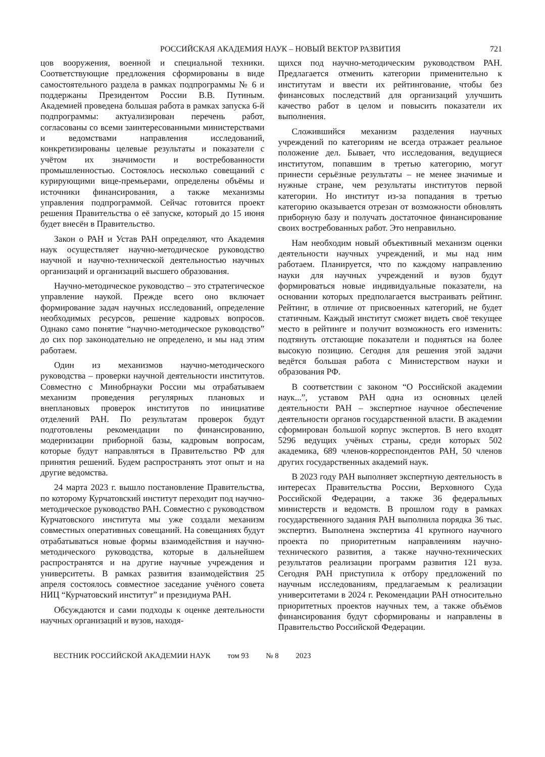РОССИЙСКАЯ АКАДЕМИЯ НАУК – НОВЫЙ ВЕКТОР РАЗВИТИЯ
721
цов вооружения, военной и специальной техники. Соответствующие предложения сформированы в виде самостоятельного раздела в рамках подпрограммы № 6 и поддержаны Президентом России В.В. Путиным. Академией проведена большая работа в рамках запуска 6-й подпрограммы: актуализирован перечень работ, согласованы со всеми заинтересованными министерствами и ведомствами направления исследований, конкретизированы целевые результаты и показатели с учётом их значимости и востребованности промышленностью. Состоялось несколько совещаний с курирующими вице-премьерами, определены объёмы и источники финансирования, а также механизмы управления подпрограммой. Сейчас готовится проект решения Правительства о её запуске, который до 15 июня будет внесён в Правительство.
Закон о РАН и Устав РАН определяют, что Академия наук осуществляет научно-методическое руководство научной и научно-технической деятельностью научных организаций и организаций высшего образования.
Научно-методическое руководство – это стратегическое управление наукой. Прежде всего оно включает формирование задач научных исследований, определение необходимых ресурсов, решение кадровых вопросов. Однако само понятие “научно-методическое руководство” до сих пор законодательно не определено, и мы над этим работаем.
Один из механизмов научно-методического руководства – проверки научной деятельности институтов. Совместно с Минобрнауки России мы отрабатываем механизм проведения регулярных плановых и внеплановых проверок институтов по инициативе отделений РАН. По результатам проверок будут подготовлены рекомендации по финансированию, модернизации приборной базы, кадровым вопросам, которые будут направляться в Правительство РФ для принятия решений. Будем распространять этот опыт и на другие ведомства.
24 марта 2023 г. вышло постановление Правительства, по которому Курчатовский институт переходит под научно-методическое руководство РАН. Совместно с руководством Курчатовского института мы уже создали механизм совместных оперативных совещаний. На совещаниях будут отрабатываться новые формы взаимодействия и научно-методического руководства, которые в дальнейшем распространятся и на другие научные учреждения и университеты. В рамках развития взаимодействия 25 апреля состоялось совместное заседание учёного совета НИЦ “Курчатовский институт” и президиума РАН.
Обсуждаются и сами подходы к оценке деятельности научных организаций и вузов, находя-
щихся под научно-методическим руководством РАН. Предлагается отменить категории применительно к институтам и ввести их рейтингование, чтобы без финансовых последствий для организаций улучшить качество работ в целом и повысить показатели их выполнения.
Сложившийся механизм разделения научных учреждений по категориям не всегда отражает реальное положение дел. Бывает, что исследования, ведущиеся институтом, попавшим в третью категорию, могут принести серьёзные результаты – не менее значимые и нужные стране, чем результаты институтов первой категории. Но институт из-за попадания в третью категорию оказывается отрезан от возможности обновлять приборную базу и получать достаточное финансирование своих востребованных работ. Это неправильно.
Нам необходим новый объективный механизм оценки деятельности научных учреждений, и мы над ним работаем. Планируется, что по каждому направлению науки для научных учреждений и вузов будут формироваться новые индивидуальные показатели, на основании которых предполагается выстраивать рейтинг. Рейтинг, в отличие от присвоенных категорий, не будет статичным. Каждый институт сможет видеть своё текущее место в рейтинге и получит возможность его изменить: подтянуть отстающие показатели и подняться на более высокую позицию. Сегодня для решения этой задачи ведётся большая работа с Министерством науки и образования РФ.
В соответствии с законом “О Российской академии наук...”, уставом РАН одна из основных целей деятельности РАН – экспертное научное обеспечение деятельности органов государственной власти. В академии сформирован большой корпус экспертов. В него входят 5296 ведущих учёных страны, среди которых 502 академика, 689 членов-корреспондентов РАН, 50 членов других государственных академий наук.
В 2023 году РАН выполняет экспертную деятельность в интересах Правительства России, Верховного Суда Российской Федерации, а также 36 федеральных министерств и ведомств. В прошлом году в рамках государственного задания РАН выполнила порядка 36 тыс. экспертиз. Выполнена экспертиза 41 крупного научного проекта по приоритетным направлениям научно-технического развития, а также научно-технических результатов реализации программ развития 121 вуза. Сегодня РАН приступила к отбору предложений по научным исследованиям, предлагаемым к реализации университетами в 2024 г. Рекомендации РАН относительно приоритетных проектов научных тем, а также объёмов финансирования будут сформированы и направлены в Правительство Российской Федерации.
ВЕСТНИК РОССИЙСКОЙ АКАДЕМИИ НАУК том 93 № 8 2023